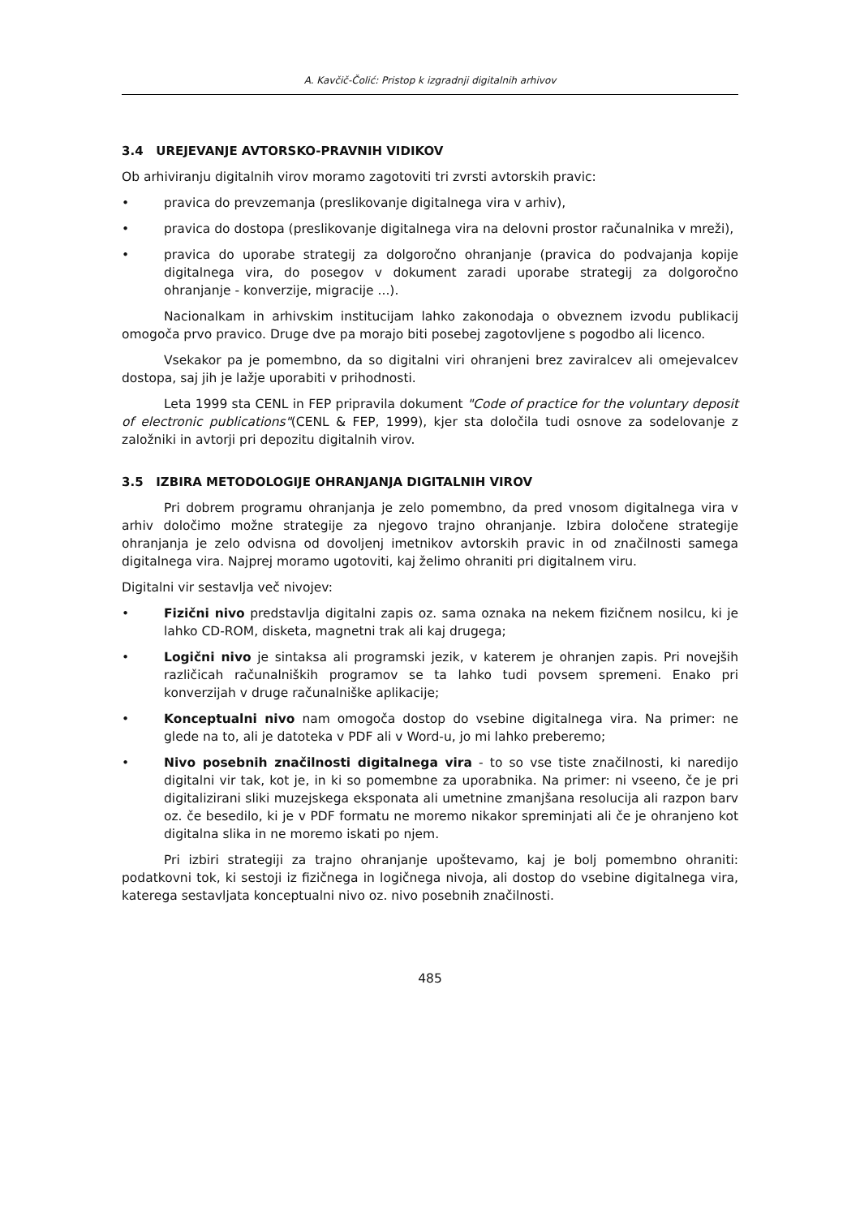A. Kavčič-Čolić: Pristop k izgradnji digitalnih arhivov
3.4 UREJEVANJE AVTORSKO-PRAVNIH VIDIKOV
Ob arhiviranju digitalnih virov moramo zagotoviti tri zvrsti avtorskih pravic:
• pravica do prevzemanja (preslikovanje digitalnega vira v arhiv),
• pravica do dostopa (preslikovanje digitalnega vira na delovni prostor računalnika v mreži),
• pravica do uporabe strategij za dolgoročno ohranjanje (pravica do podvajanja kopije digitalnega vira, do posegov v dokument zaradi uporabe strategij za dolgoročno ohranjanje - konverzije, migracije ...).
Nacionalkam in arhivskim institucijam lahko zakonodaja o obveznem izvodu publikacij omogoča prvo pravico. Druge dve pa morajo biti posebej zagotovljene s pogodbo ali licenco.
Vsekakor pa je pomembno, da so digitalni viri ohranjeni brez zaviralcev ali omejevalcev dostopa, saj jih je lažje uporabiti v prihodnosti.
Leta 1999 sta CENL in FEP pripravila dokument "Code of practice for the voluntary deposit of electronic publications"(CENL & FEP, 1999), kjer sta določila tudi osnove za sodelovanje z založniki in avtorji pri depozitu digitalnih virov.
3.5 IZBIRA METODOLOGIJE OHRANJANJA DIGITALNIH VIROV
Pri dobrem programu ohranjanja je zelo pomembno, da pred vnosom digitalnega vira v arhiv določimo možne strategije za njegovo trajno ohranjanje. Izbira določene strategije ohranjanja je zelo odvisna od dovoljenj imetnikov avtorskih pravic in od značilnosti samega digitalnega vira. Najprej moramo ugotoviti, kaj želimo ohraniti pri digitalnem viru.
Digitalni vir sestavlja več nivojev:
• Fizični nivo predstavlja digitalni zapis oz. sama oznaka na nekem fizičnem nosilcu, ki je lahko CD-ROM, disketa, magnetni trak ali kaj drugega;
• Logični nivo je sintaksa ali programski jezik, v katerem je ohranjen zapis. Pri novejših različicah računalniških programov se ta lahko tudi povsem spremeni. Enako pri konverzijah v druge računalniške aplikacije;
• Konceptualni nivo nam omogoča dostop do vsebine digitalnega vira. Na primer: ne glede na to, ali je datoteka v PDF ali v Word-u, jo mi lahko preberemo;
• Nivo posebnih značilnosti digitalnega vira - to so vse tiste značilnosti, ki naredijo digitalni vir tak, kot je, in ki so pomembne za uporabnika. Na primer: ni vseeno, če je pri digitalizirani sliki muzejskega eksponata ali umetnine zmanjšana resolucija ali razpon barv oz. če besedilo, ki je v PDF formatu ne moremo nikakor spreminjati ali če je ohranjeno kot digitalna slika in ne moremo iskati po njem.
Pri izbiri strategiji za trajno ohranjanje upoštevamo, kaj je bolj pomembno ohraniti: podatkovni tok, ki sestoji iz fizičnega in logičnega nivoja, ali dostop do vsebine digitalnega vira, katerega sestavljata konceptualni nivo oz. nivo posebnih značilnosti.
485